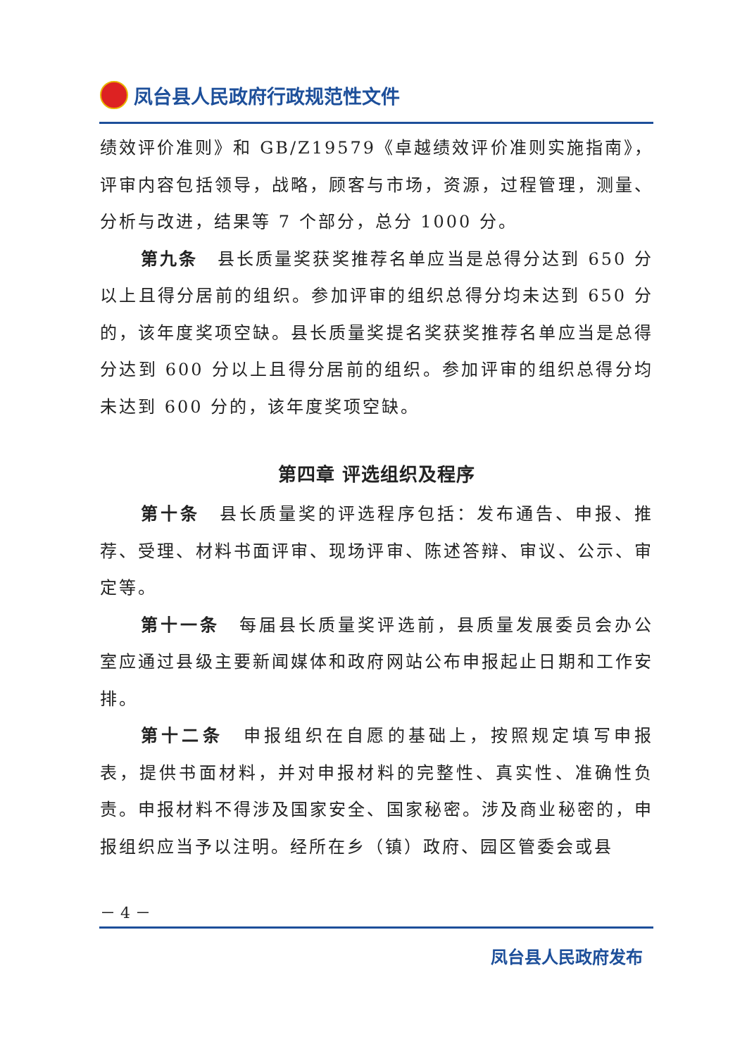凤台县人民政府行政规范性文件
绩效评价准则》和 GB/Z19579《卓越绩效评价准则实施指南》，评审内容包括领导，战略，顾客与市场，资源，过程管理，测量、分析与改进，结果等 7 个部分，总分 1000 分。
第九条　县长质量奖获奖推荐名单应当是总得分达到 650 分以上且得分居前的组织。参加评审的组织总得分均未达到 650 分的，该年度奖项空缺。县长质量奖提名奖获奖推荐名单应当是总得分达到 600 分以上且得分居前的组织。参加评审的组织总得分均未达到 600 分的，该年度奖项空缺。
第四章 评选组织及程序
第十条　县长质量奖的评选程序包括：发布通告、申报、推荐、受理、材料书面评审、现场评审、陈述答辩、审议、公示、审定等。
第十一条　每届县长质量奖评选前，县质量发展委员会办公室应通过县级主要新闻媒体和政府网站公布申报起止日期和工作安排。
第十二条　申报组织在自愿的基础上，按照规定填写申报表，提供书面材料，并对申报材料的完整性、真实性、准确性负责。申报材料不得涉及国家安全、国家秘密。涉及商业秘密的，申报组织应当予以注明。经所在乡（镇）政府、园区管委会或县
－ 4 －
凤台县人民政府发布